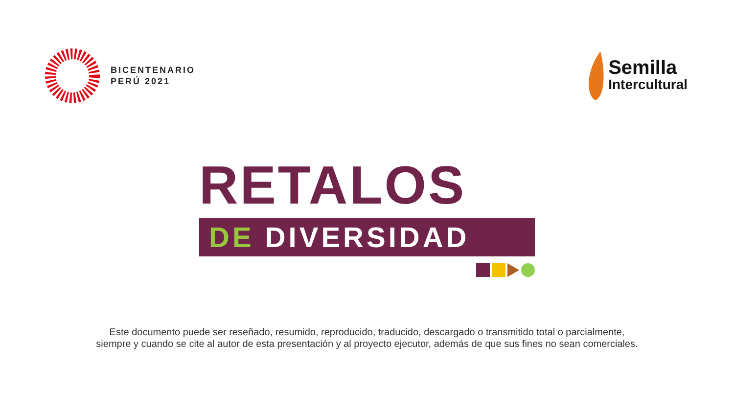BICENTENARIO
PERÚ 2021
Semilla
Intercultural
RETALOS
DE DIVERSIDAD
Este documento puede ser reseñado, resumido, reproducido, traducido, descargado o transmitido total o parcialmente,
siempre y cuando se cite al autor de esta presentación y al proyecto ejecutor, además de que sus fines no sean comerciales.